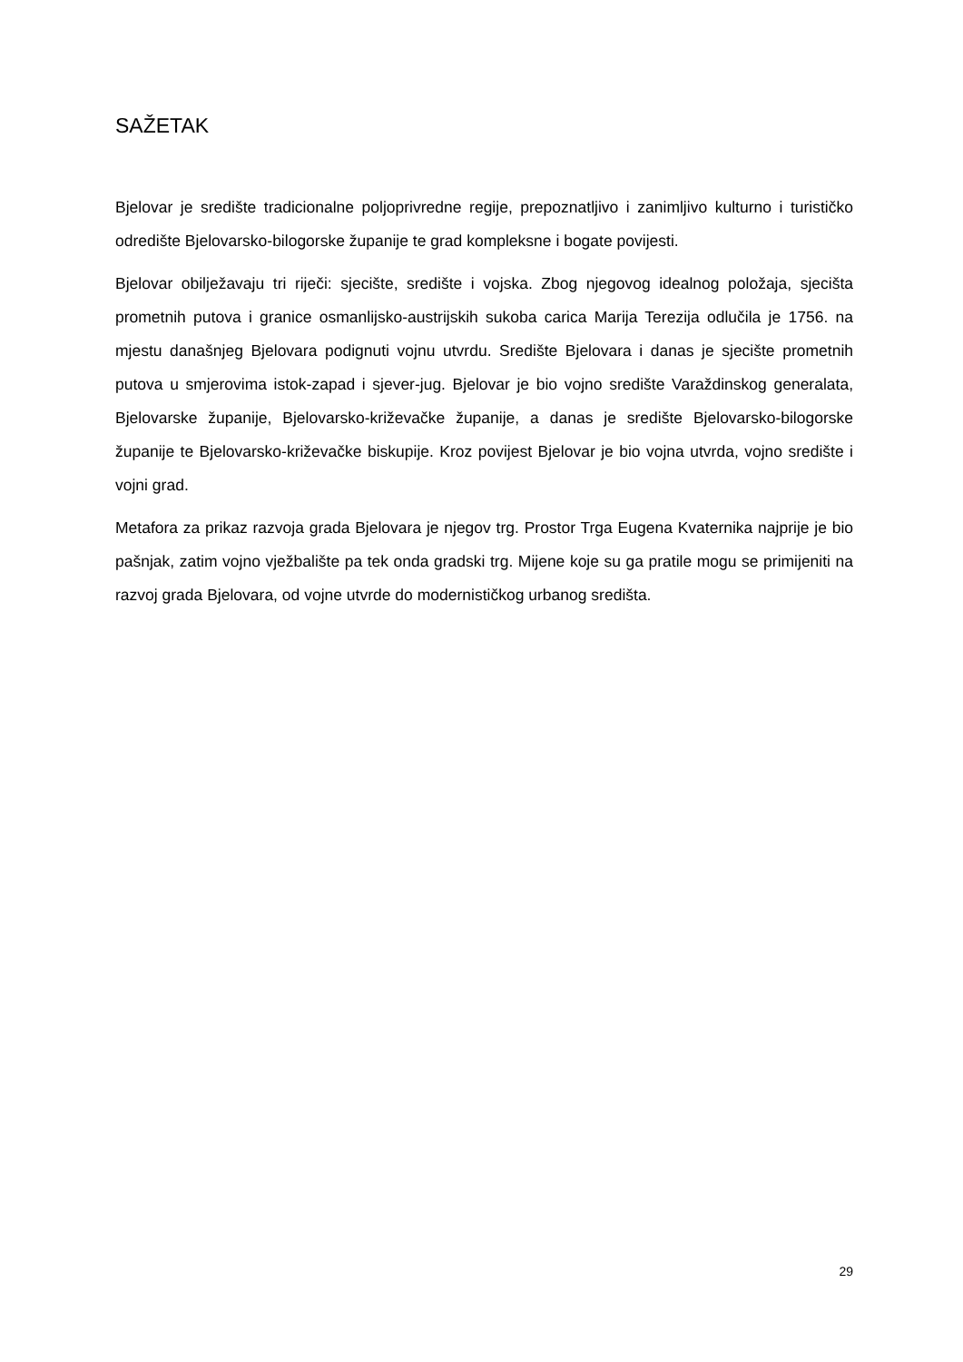SAŽETAK
Bjelovar je središte tradicionalne poljoprivredne regije, prepoznatljivo i zanimljivo kulturno i turističko odredište Bjelovarsko-bilogorske županije te grad kompleksne i bogate povijesti.
Bjelovar obilježavaju tri riječi: sjecište, središte i vojska. Zbog njegovog idealnog položaja, sjecišta prometnih putova i granice osmanlijsko-austrijskih sukoba carica Marija Terezija odlučila je 1756. na mjestu današnjeg Bjelovara podignuti vojnu utvrdu. Središte Bjelovara i danas je sjecište prometnih putova u smjerovima istok-zapad i sjever-jug. Bjelovar je bio vojno središte Varaždinskog generalata, Bjelovarske županije, Bjelovarsko-križevačke županije, a danas je središte Bjelovarsko-bilogorske županije te Bjelovarsko-križevačke biskupije. Kroz povijest Bjelovar je bio vojna utvrda, vojno središte i vojni grad.
Metafora za prikaz razvoja grada Bjelovara je njegov trg. Prostor Trga Eugena Kvaternika najprije je bio pašnjak, zatim vojno vježbalište pa tek onda gradski trg. Mijene koje su ga pratile mogu se primijeniti na razvoj grada Bjelovara, od vojne utvrde do modernističkog urbanog središta.
29